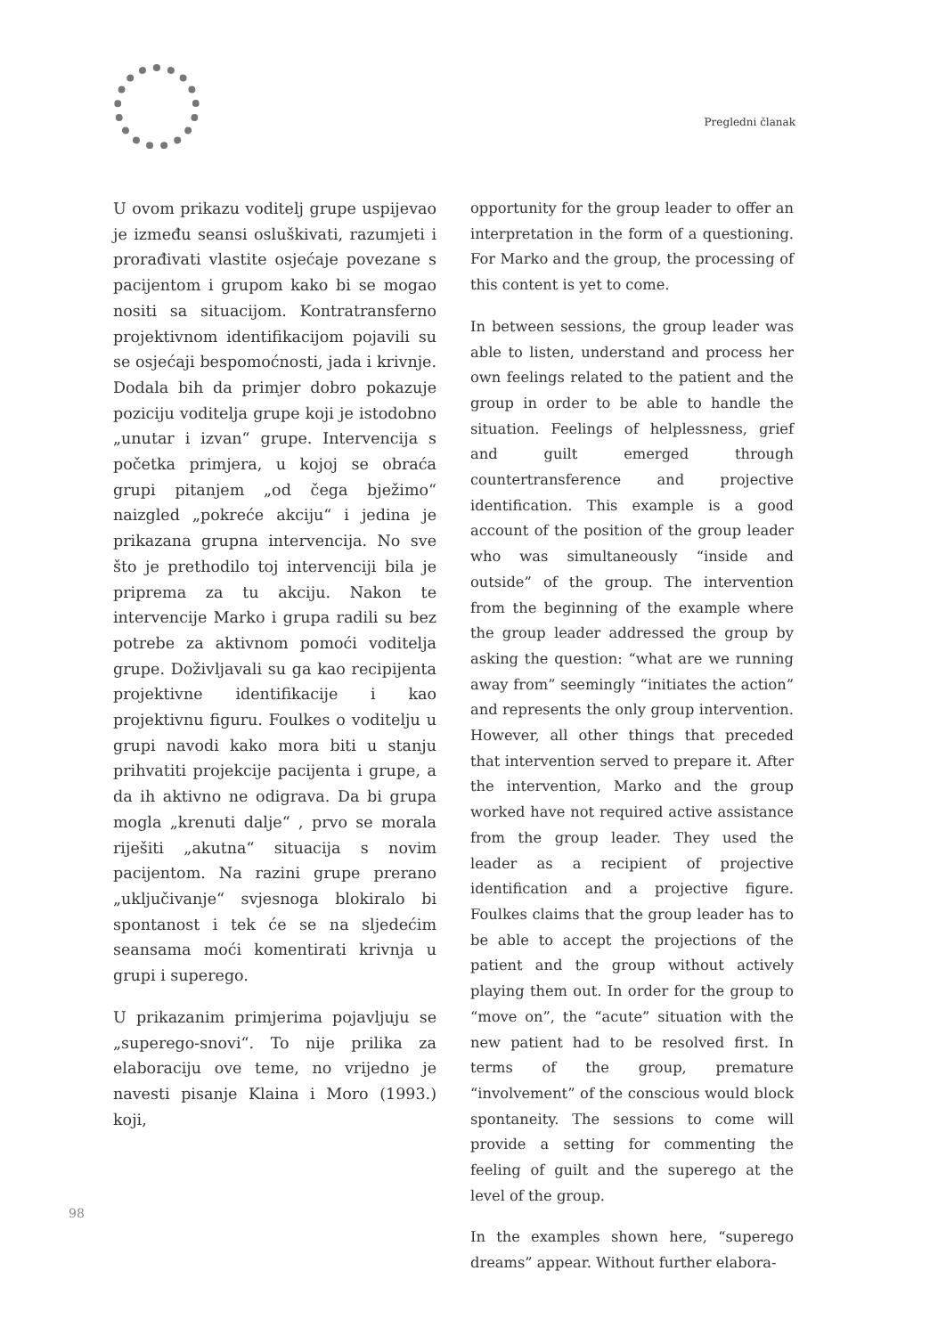Pregledni članak
U ovom prikazu voditelj grupe uspijevao je između seansi osluškivati, razumjeti i prorađivati vlastite osjećaje povezane s pacijentom i grupom kako bi se mogao nositi sa situacijom. Kontratransferno projektivnom identifikacijom pojavili su se osjećaji bespomoćnosti, jada i krivnje. Dodala bih da primjer dobro pokazuje poziciju voditelja grupe koji je istodobno „unutar i izvan“ grupe. Intervencija s početka primjera, u kojoj se obraća grupi pitanjem „od čega bježimo“ naizgled „pokreće akciju“ i jedina je prikazana grupna intervencija. No sve što je prethodilo toj intervenciji bila je priprema za tu akciju. Nakon te intervencije Marko i grupa radili su bez potrebe za aktivnom pomoći voditelja grupe. Doživljavali su ga kao recipijenta projektivne identifikacije i kao projektivnu figuru. Foulkes o voditelju u grupi navodi kako mora biti u stanju prihvatiti projekcije pacijenta i grupe, a da ih aktivno ne odigrava. Da bi grupa mogla „krenuti dalje“ , prvo se morala riješiti „akutna“ situacija s novim pacijentom. Na razini grupe prerano „uključivanje“ svjesnoga blokiralo bi spontanost i tek će se na sljedećim seansama moći komentirati krivnja u grupi i superego.
U prikazanim primjerima pojavljuju se „superego-snovi“. To nije prilika za elaboraciju ove teme, no vrijedno je navesti pisanje Klaina i Moro (1993.) koji,
opportunity for the group leader to offer an interpretation in the form of a questioning. For Marko and the group, the processing of this content is yet to come.
In between sessions, the group leader was able to listen, understand and process her own feelings related to the patient and the group in order to be able to handle the situation. Feelings of helplessness, grief and guilt emerged through countertransference and projective identification. This example is a good account of the position of the group leader who was simultaneously “inside and outside” of the group. The intervention from the beginning of the example where the group leader addressed the group by asking the question: “what are we running away from” seemingly “initiates the action” and represents the only group intervention. However, all other things that preceded that intervention served to prepare it. After the intervention, Marko and the group worked have not required active assistance from the group leader. They used the leader as a recipient of projective identification and a projective figure. Foulkes claims that the group leader has to be able to accept the projections of the patient and the group without actively playing them out. In order for the group to “move on”, the “acute” situation with the new patient had to be resolved first. In terms of the group, premature “involvement” of the conscious would block spontaneity. The sessions to come will provide a setting for commenting the feeling of guilt and the superego at the level of the group.
In the examples shown here, “superego dreams” appear. Without further elabora-
98